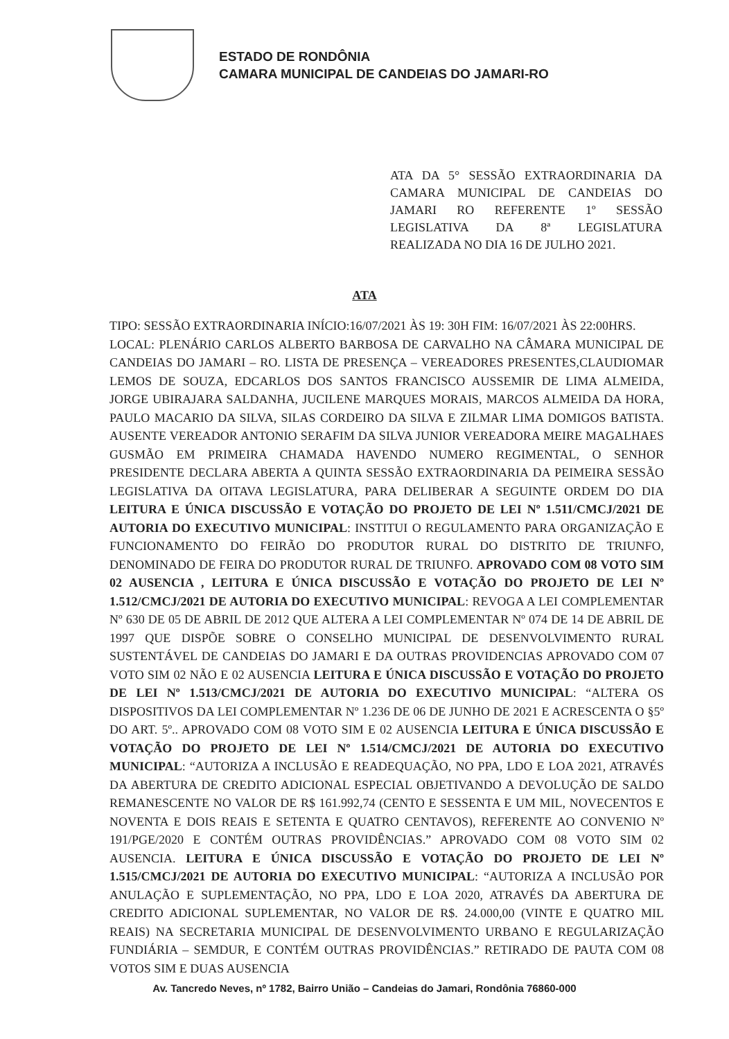ESTADO DE RONDÔNIA
CAMARA MUNICIPAL DE CANDEIAS DO JAMARI-RO
ATA DA 5° SESSÃO EXTRAORDINARIA DA CAMARA MUNICIPAL DE CANDEIAS DO JAMARI RO REFERENTE 1º SESSÃO LEGISLATIVA DA 8ª LEGISLATURA REALIZADA NO DIA 16 DE JULHO 2021.
ATA
TIPO: SESSÃO EXTRAORDINARIA INÍCIO:16/07/2021 ÀS 19: 30H FIM: 16/07/2021 ÀS 22:00HRS.
LOCAL: PLENÁRIO CARLOS ALBERTO BARBOSA DE CARVALHO NA CÂMARA MUNICIPAL DE CANDEIAS DO JAMARI – RO. LISTA DE PRESENÇA – VEREADORES PRESENTES,CLAUDIOMAR LEMOS DE SOUZA, EDCARLOS DOS SANTOS FRANCISCO AUSSEMIR DE LIMA ALMEIDA, JORGE UBIRAJARA SALDANHA, JUCILENE MARQUES MORAIS, MARCOS ALMEIDA DA HORA, PAULO MACARIO DA SILVA, SILAS CORDEIRO DA SILVA E ZILMAR LIMA DOMIGOS BATISTA. AUSENTE VEREADOR ANTONIO SERAFIM DA SILVA JUNIOR VEREADORA MEIRE MAGALHAES GUSMÃO EM PRIMEIRA CHAMADA HAVENDO NUMERO REGIMENTAL, O SENHOR PRESIDENTE DECLARA ABERTA A QUINTA SESSÃO EXTRAORDINARIA DA PEIMEIRA SESSÃO LEGISLATIVA DA OITAVA LEGISLATURA, PARA DELIBERAR A SEGUINTE ORDEM DO DIA LEITURA E ÚNICA DISCUSSÃO E VOTAÇÃO DO PROJETO DE LEI Nº 1.511/CMCJ/2021 DE AUTORIA DO EXECUTIVO MUNICIPAL: INSTITUI O REGULAMENTO PARA ORGANIZAÇÃO E FUNCIONAMENTO DO FEIRÃO DO PRODUTOR RURAL DO DISTRITO DE TRIUNFO, DENOMINADO DE FEIRA DO PRODUTOR RURAL DE TRIUNFO. APROVADO COM 08 VOTO SIM 02 AUSENCIA , LEITURA E ÚNICA DISCUSSÃO E VOTAÇÃO DO PROJETO DE LEI Nº 1.512/CMCJ/2021 DE AUTORIA DO EXECUTIVO MUNICIPAL: REVOGA A LEI COMPLEMENTAR Nº 630 DE 05 DE ABRIL DE 2012 QUE ALTERA A LEI COMPLEMENTAR Nº 074 DE 14 DE ABRIL DE 1997 QUE DISPÕE SOBRE O CONSELHO MUNICIPAL DE DESENVOLVIMENTO RURAL SUSTENTÁVEL DE CANDEIAS DO JAMARI E DA OUTRAS PROVIDENCIAS APROVADO COM 07 VOTO SIM 02 NÃO E 02 AUSENCIA LEITURA E ÚNICA DISCUSSÃO E VOTAÇÃO DO PROJETO DE LEI Nº 1.513/CMCJ/2021 DE AUTORIA DO EXECUTIVO MUNICIPAL: “ALTERA OS DISPOSITIVOS DA LEI COMPLEMENTAR Nº 1.236 DE 06 DE JUNHO DE 2021 E ACRESCENTA O §5º DO ART. 5º.. APROVADO COM 08 VOTO SIM E 02 AUSENCIA LEITURA E ÚNICA DISCUSSÃO E VOTAÇÃO DO PROJETO DE LEI Nº 1.514/CMCJ/2021 DE AUTORIA DO EXECUTIVO MUNICIPAL: “AUTORIZA A INCLUSÃO E READEQUAÇÃO, NO PPA, LDO E LOA 2021, ATRAVÉS DA ABERTURA DE CREDITO ADICIONAL ESPECIAL OBJETIVANDO A DEVOLUÇÃO DE SALDO REMANESCENTE NO VALOR DE R$ 161.992,74 (CENTO E SESSENTA E UM MIL, NOVECENTOS E NOVENTA E DOIS REAIS E SETENTA E QUATRO CENTAVOS), REFERENTE AO CONVENIO Nº 191/PGE/2020 E CONTÉM OUTRAS PROVIDÊNCIAS.” APROVADO COM 08 VOTO SIM 02 AUSENCIA. LEITURA E ÚNICA DISCUSSÃO E VOTAÇÃO DO PROJETO DE LEI Nº 1.515/CMCJ/2021 DE AUTORIA DO EXECUTIVO MUNICIPAL: “AUTORIZA A INCLUSÃO POR ANULAÇÃO E SUPLEMENTAÇÃO, NO PPA, LDO E LOA 2020, ATRAVÉS DA ABERTURA DE CREDITO ADICIONAL SUPLEMENTAR, NO VALOR DE R$. 24.000,00 (VINTE E QUATRO MIL REAIS) NA SECRETARIA MUNICIPAL DE DESENVOLVIMENTO URBANO E REGULARIZAÇÃO FUNDIÁRIA – SEMDUR, E CONTÉM OUTRAS PROVIDÊNCIAS.” RETIRADO DE PAUTA COM 08 VOTOS SIM E DUAS AUSENCIA
Av. Tancredo Neves, nº 1782, Bairro União – Candeias do Jamari, Rondônia 76860-000